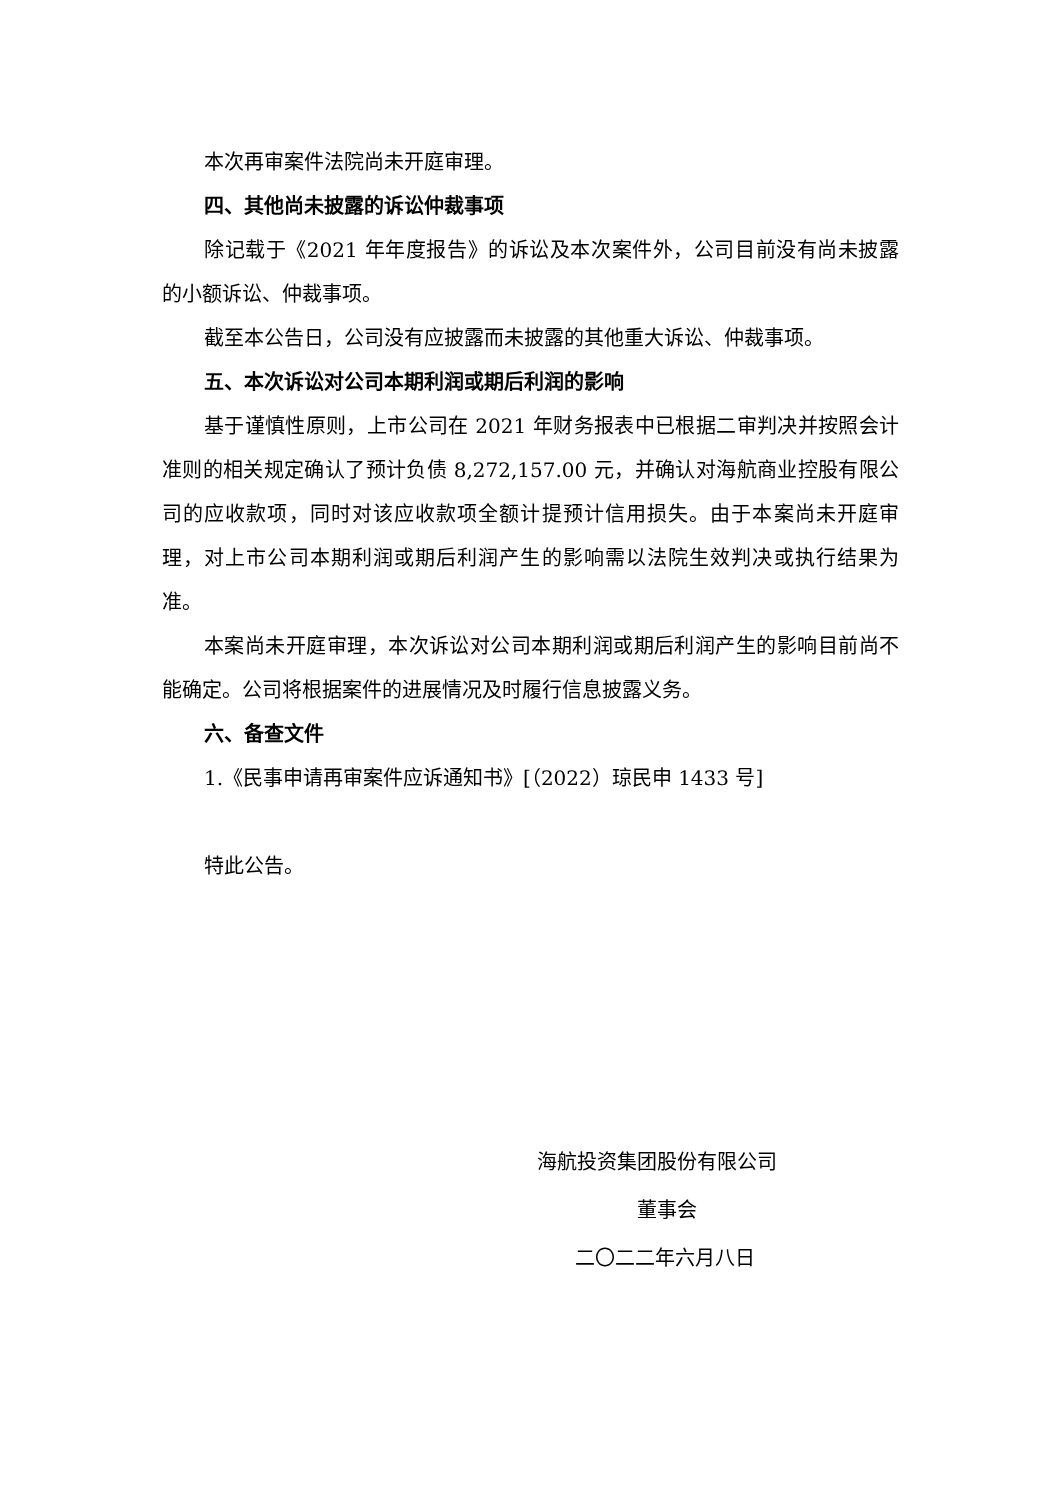本次再审案件法院尚未开庭审理。
四、其他尚未披露的诉讼仲裁事项
除记载于《2021 年年度报告》的诉讼及本次案件外，公司目前没有尚未披露的小额诉讼、仲裁事项。
截至本公告日，公司没有应披露而未披露的其他重大诉讼、仲裁事项。
五、本次诉讼对公司本期利润或期后利润的影响
基于谨慎性原则，上市公司在 2021 年财务报表中已根据二审判决并按照会计准则的相关规定确认了预计负债 8,272,157.00 元，并确认对海航商业控股有限公司的应收款项，同时对该应收款项全额计提预计信用损失。由于本案尚未开庭审理，对上市公司本期利润或期后利润产生的影响需以法院生效判决或执行结果为准。
本案尚未开庭审理，本次诉讼对公司本期利润或期后利润产生的影响目前尚不能确定。公司将根据案件的进展情况及时履行信息披露义务。
六、备查文件
1.《民事申请再审案件应诉通知书》[（2022）琼民申 1433 号]
特此公告。
海航投资集团股份有限公司
董事会
二〇二二年六月八日